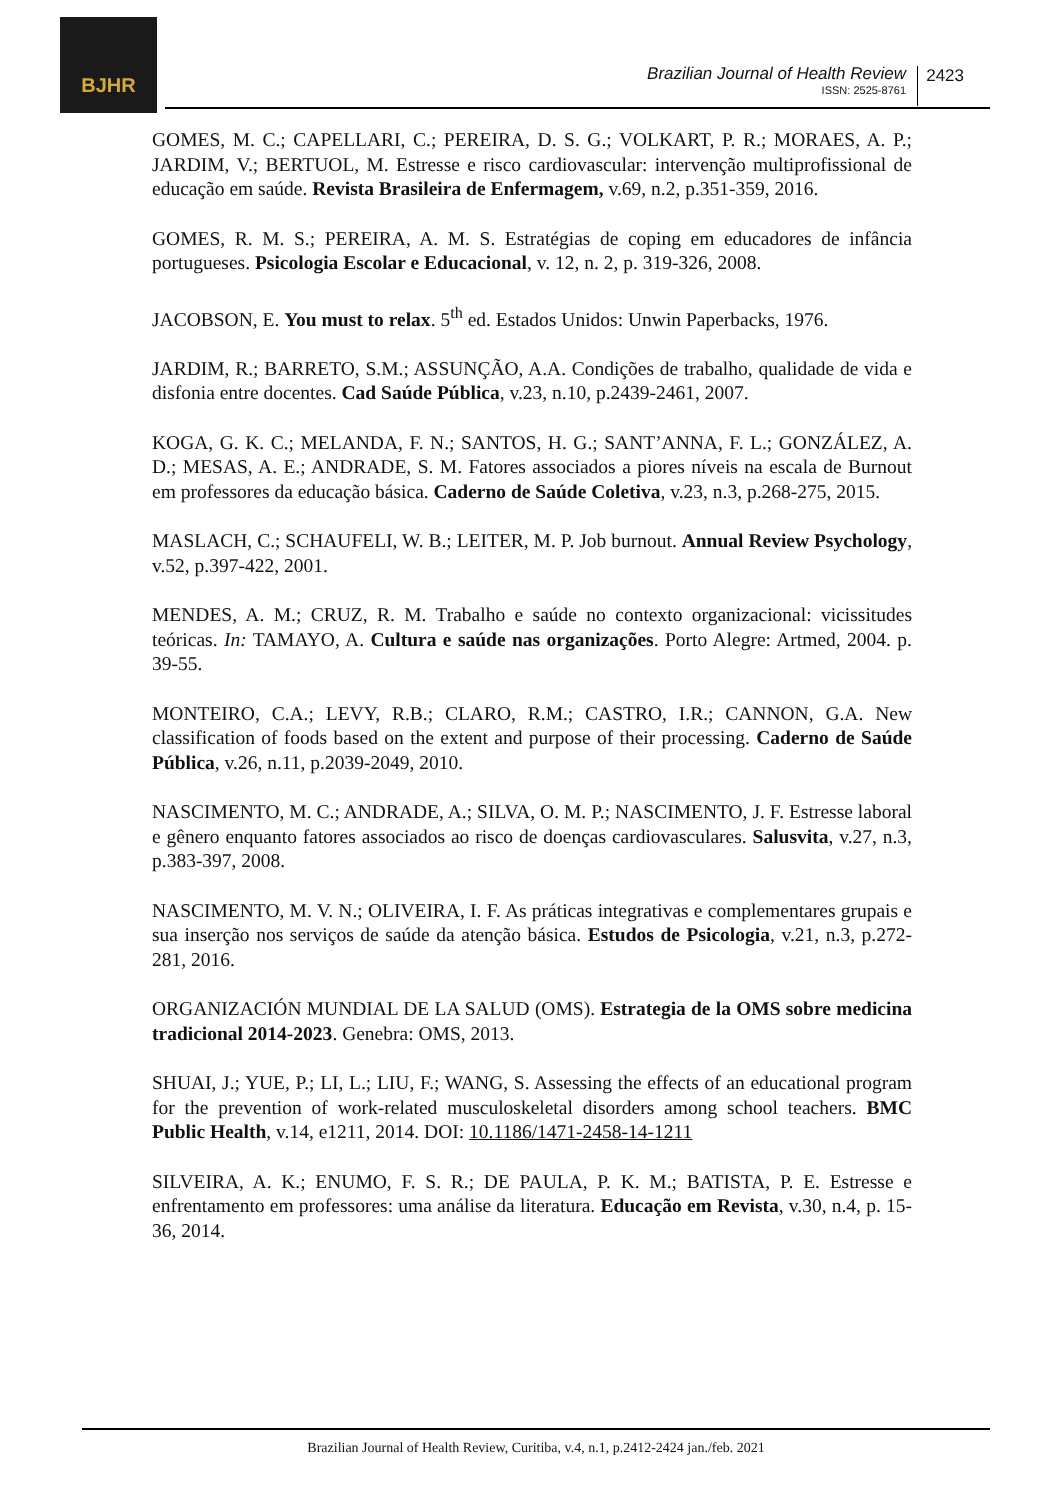BJHR
Brazilian Journal of Health Review
ISSN: 2525-8761
2423
GOMES, M. C.; CAPELLARI, C.; PEREIRA, D. S. G.; VOLKART, P. R.; MORAES, A. P.; JARDIM, V.; BERTUOL, M. Estresse e risco cardiovascular: intervenção multiprofissional de educação em saúde. Revista Brasileira de Enfermagem, v.69, n.2, p.351-359, 2016.
GOMES, R. M. S.; PEREIRA, A. M. S. Estratégias de coping em educadores de infância portugueses. Psicologia Escolar e Educacional, v. 12, n. 2, p. 319-326, 2008.
JACOBSON, E. You must to relax. 5<sup>th</sup> ed. Estados Unidos: Unwin Paperbacks, 1976.
JARDIM, R.; BARRETO, S.M.; ASSUNÇÃO, A.A. Condições de trabalho, qualidade de vida e disfonia entre docentes. Cad Saúde Pública, v.23, n.10, p.2439-2461, 2007.
KOGA, G. K. C.; MELANDA, F. N.; SANTOS, H. G.; SANT’ANNA, F. L.; GONZÁLEZ, A. D.; MESAS, A. E.; ANDRADE, S. M. Fatores associados a piores níveis na escala de Burnout em professores da educação básica. Caderno de Saúde Coletiva, v.23, n.3, p.268-275, 2015.
MASLACH, C.; SCHAUFELI, W. B.; LEITER, M. P. Job burnout. Annual Review Psychology, v.52, p.397-422, 2001.
MENDES, A. M.; CRUZ, R. M. Trabalho e saúde no contexto organizacional: vicissitudes teóricas. In: TAMAYO, A. Cultura e saúde nas organizações. Porto Alegre: Artmed, 2004. p. 39-55.
MONTEIRO, C.A.; LEVY, R.B.; CLARO, R.M.; CASTRO, I.R.; CANNON, G.A. New classification of foods based on the extent and purpose of their processing. Caderno de Saúde Pública, v.26, n.11, p.2039-2049, 2010.
NASCIMENTO, M. C.; ANDRADE, A.; SILVA, O. M. P.; NASCIMENTO, J. F. Estresse laboral e gênero enquanto fatores associados ao risco de doenças cardiovasculares. Salusvita, v.27, n.3, p.383-397, 2008.
NASCIMENTO, M. V. N.; OLIVEIRA, I. F. As práticas integrativas e complementares grupais e sua inserção nos serviços de saúde da atenção básica. Estudos de Psicologia, v.21, n.3, p.272-281, 2016.
ORGANIZACIÓN MUNDIAL DE LA SALUD (OMS). Estrategia de la OMS sobre medicina tradicional 2014-2023. Genebra: OMS, 2013.
SHUAI, J.; YUE, P.; LI, L.; LIU, F.; WANG, S. Assessing the effects of an educational program for the prevention of work-related musculoskeletal disorders among school teachers. BMC Public Health, v.14, e1211, 2014. DOI: 10.1186/1471-2458-14-1211
SILVEIRA, A. K.; ENUMO, F. S. R.; DE PAULA, P. K. M.; BATISTA, P. E. Estresse e enfrentamento em professores: uma análise da literatura. Educação em Revista, v.30, n.4, p. 15-36, 2014.
Brazilian Journal of Health Review, Curitiba, v.4, n.1, p.2412-2424 jan./feb. 2021